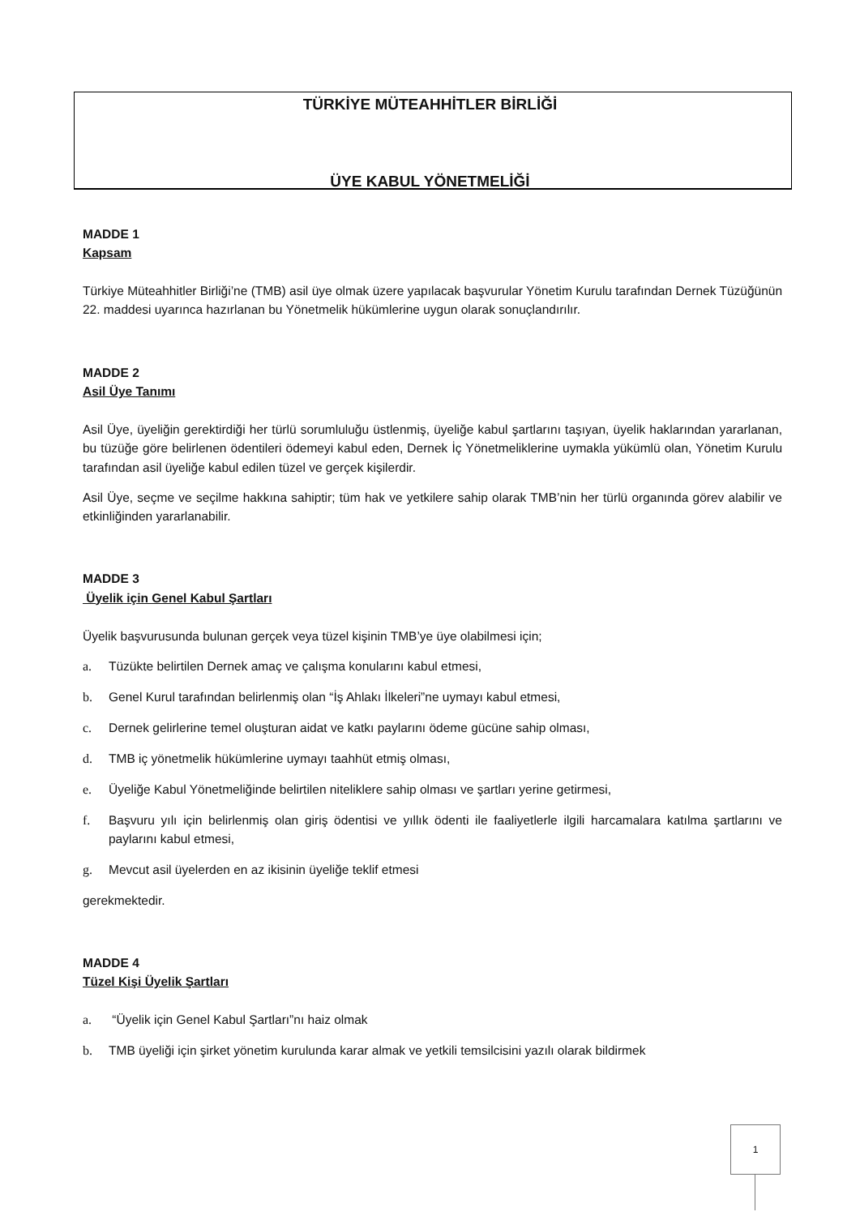TÜRKİYE MÜTEAHHİTLER BİRLİĞİ
ÜYE KABUL YÖNETMELİĞİ
MADDE 1
Kapsam
Türkiye Müteahhitler Birliği’ne (TMB) asil üye olmak üzere yapılacak başvurular Yönetim Kurulu tarafından Dernek Tüzüğünün 22. maddesi uyarınca hazırlanan bu Yönetmelik hükümlerine uygun olarak sonuçlandırılır.
MADDE 2
Asil Üye Tanımı
Asil Üye, üyeliğin gerektirdiği her türlü sorumluluğu üstlenmiş, üyeliğe kabul şartlarını taşıyan, üyelik haklarından yararlanan, bu tüzüğe göre belirlenen ödentileri ödemeyi kabul eden, Dernek İç Yönetmeliklerine uymakla yükümlü olan, Yönetim Kurulu tarafından asil üyeliğe kabul edilen tüzel ve gerçek kişilerdir.
Asil Üye, seçme ve seçilme hakkına sahiptir; tüm hak ve yetkilere sahip olarak TMB’nin her türlü organında görev alabilir ve etkinliğinden yararlanabilir.
MADDE 3
Üyelik için Genel Kabul Şartları
Üyelik başvurusunda bulunan gerçek veya tüzel kişinin TMB’ye üye olabilmesi için;
a. Tüzükte belirtilen Dernek amaç ve çalışma konularını kabul etmesi,
b. Genel Kurul tarafından belirlenmiş olan “İş Ahlakı İlkeleri”ne uymayı kabul etmesi,
c. Dernek gelirlerine temel oluşturan aidat ve katkı paylarını ödeme gücüne sahip olması,
d. TMB iç yönetmelik hükümlerine uymayı taahhüt etmiş olması,
e. Üyeliğe Kabul Yönetmeliğinde belirtilen niteliklere sahip olması ve şartları yerine getirmesi,
f. Başvuru yılı için belirlenmiş olan giriş ödentisi ve yıllık ödenti ile faaliyetlerle ilgili harcamalara katılma şartlarını ve paylarını kabul etmesi,
g. Mevcut asil üyelerden en az ikisinin üyeliğe teklif etmesi
gerekmektedir.
MADDE 4
Tüzel Kişi Üyelik Şartları
a. “Üyelik için Genel Kabul Şartları”nı haiz olmak
b. TMB üyeliği için şirket yönetim kurulunda karar almak ve yetkili temsilcisini yazılı olarak bildirmek
1